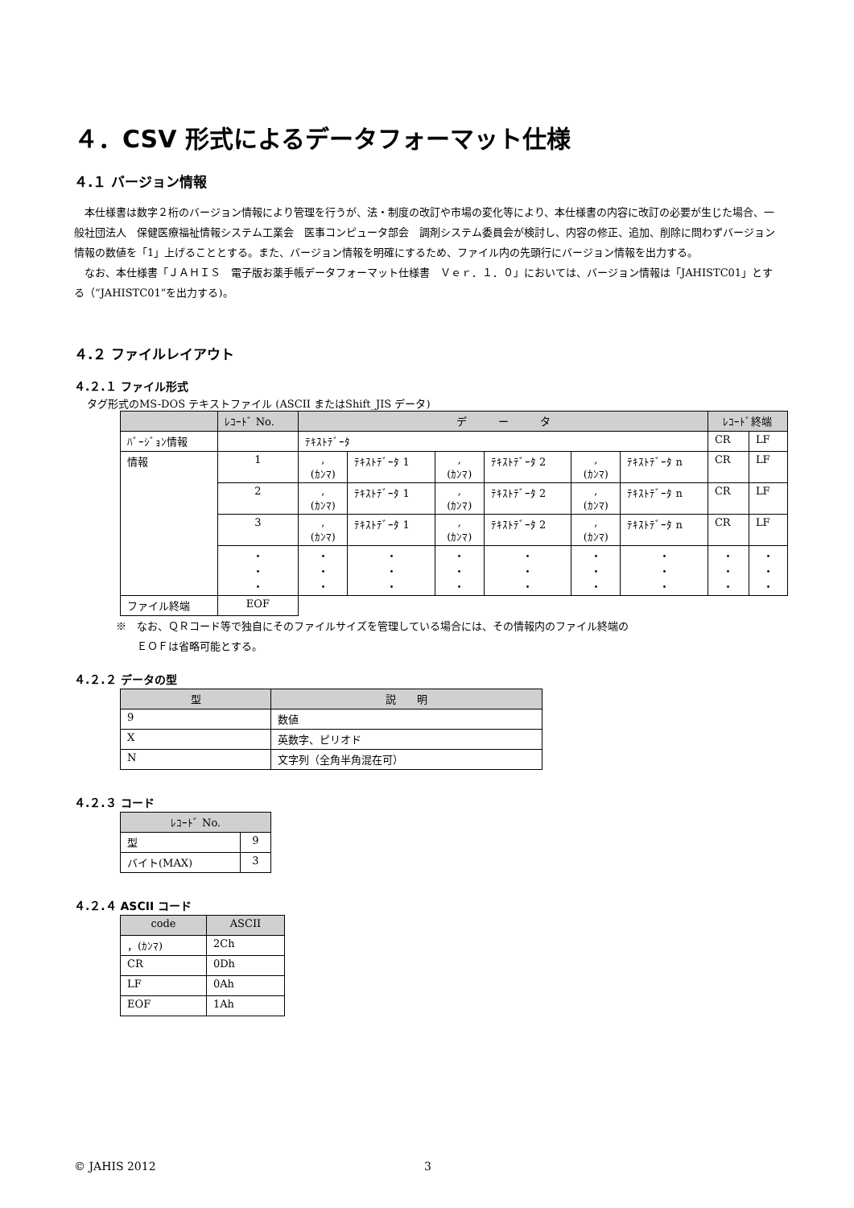４．CSV 形式によるデータフォーマット仕様
４.１ バージョン情報
本仕様書は数字２桁のバージョン情報により管理を行うが、法・制度の改訂や市場の変化等により、本仕様書の内容に改訂の必要が生じた場合、一般社団法人　保健医療福祉情報システム工業会　医事コンピュータ部会　調剤システム委員会が検討し、内容の修正、追加、削除に問わずバージョン情報の数値を「1」上げることとする。また、バージョン情報を明確にするため、ファイル内の先頭行にバージョン情報を出力する。
なお、本仕様書「ＪＡＨＩＳ　電子版お薬手帳データフォーマット仕様書　Ｖｅｒ．１．０」においては、バージョン情報は「JAHISTC01」とする（“JAHISTC01”を出力する)。
４.２ ファイルレイアウト
４.２.１ ファイル形式
タグ形式のMS-DOS テキストファイル (ASCII またはShift_JIS データ)
| | ﾚｺｰﾄﾞ No. | デ ー タ | | | | | | ﾚｺｰﾄﾞ終端 | |
| --- | --- | --- | --- | --- | --- | --- | --- | --- | --- |
| ﾊﾞｰｼﾞｮﾝ情報 | | ﾃｷｽﾄﾃﾞｰﾀ | | | | | | CR | LF |
| 情報 | 1 | , (ｶﾝﾏ) | ﾃｷｽﾄﾃﾞｰﾀ 1 | , (ｶﾝﾏ) | ﾃｷｽﾄﾃﾞｰﾀ 2 | , (ｶﾝﾏ) | ﾃｷｽﾄﾃﾞｰﾀ n | CR | LF |
| | 2 | , (ｶﾝﾏ) | ﾃｷｽﾄﾃﾞｰﾀ 1 | , (ｶﾝﾏ) | ﾃｷｽﾄﾃﾞｰﾀ 2 | , (ｶﾝﾏ) | ﾃｷｽﾄﾃﾞｰﾀ n | CR | LF |
| | 3 | , (ｶﾝﾏ) | ﾃｷｽﾄﾃﾞｰﾀ 1 | , (ｶﾝﾏ) | ﾃｷｽﾄﾃﾞｰﾀ 2 | , (ｶﾝﾏ) | ﾃｷｽﾄﾃﾞｰﾀ n | CR | LF |
| | ・ ・ ・ | ・ ・ ・ | ・ ・ ・ | ・ ・ ・ | ・ ・ ・ | ・ ・ ・ | ・ ・ ・ | ・ ・ ・ | ・ ・ ・ |
| ファイル終端 | EOF | | | | | | | | |
※　なお、ＱＲコード等で独自にそのファイルサイズを管理している場合には、その情報内のファイル終端の
　　ＥＯＦは省略可能とする。
４.２.２ データの型
| 型 | 説 明 |
| --- | --- |
| 9 | 数値 |
| X | 英数字、ピリオド |
| N | 文字列（全角半角混在可） |
４.２.３ コード
| ﾚｺｰﾄﾞ No. | |
| --- | --- |
| 型 | 9 |
| バイト(MAX) | 3 |
４.２.４ ASCII コード
| code | ASCII |
| --- | --- |
| ，(ｶﾝﾏ) | 2Ch |
| CR | 0Dh |
| LF | 0Ah |
| EOF | 1Ah |
© JAHIS 2012 3